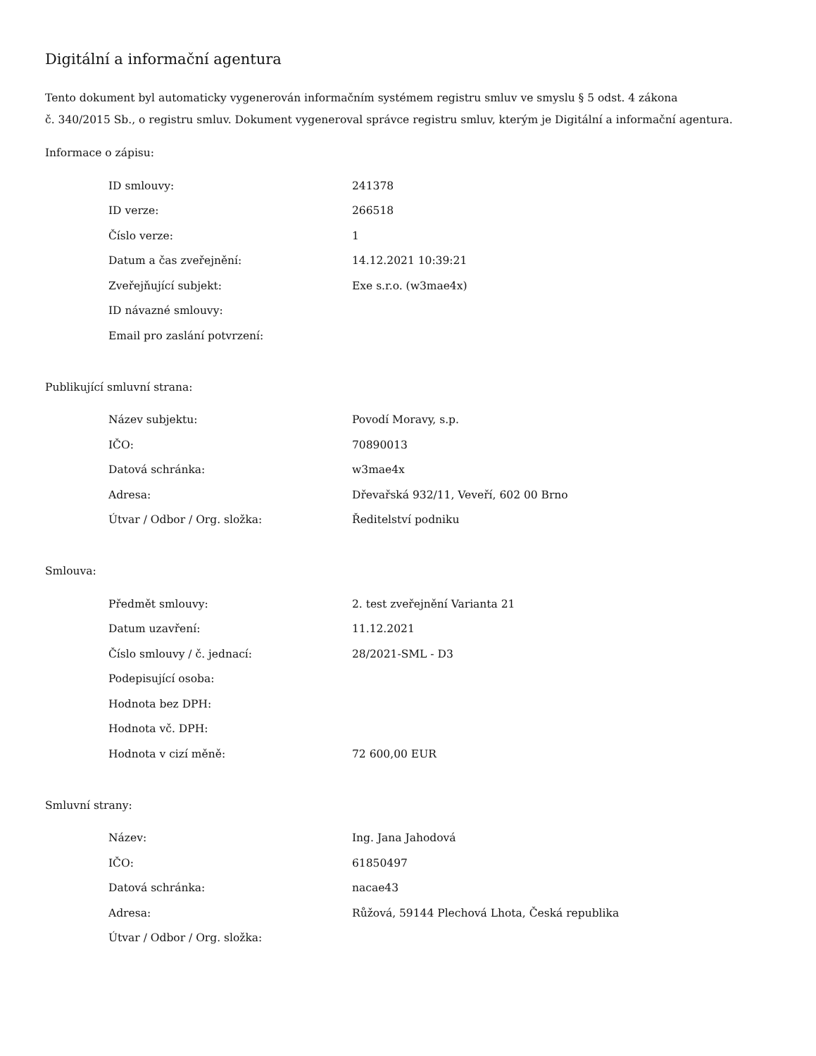Digitální a informační agentura
Tento dokument byl automaticky vygenerován informačním systémem registru smluv ve smyslu § 5 odst. 4 zákona
č. 340/2015 Sb., o registru smluv. Dokument vygeneroval správce registru smluv, kterým je Digitální a informační agentura.
Informace o zápisu:
| ID smlouvy: | 241378 |
| ID verze: | 266518 |
| Číslo verze: | 1 |
| Datum a čas zveřejnění: | 14.12.2021 10:39:21 |
| Zveřejňující subjekt: | Exe s.r.o. (w3mae4x) |
| ID návazné smlouvy: | |
| Email pro zaslání potvrzení: | |
Publikující smluvní strana:
| Název subjektu: | Povodí Moravy, s.p. |
| IČO: | 70890013 |
| Datová schránka: | w3mae4x |
| Adresa: | Dřevařská 932/11, Veveří, 602 00 Brno |
| Útvar / Odbor / Org. složka: | Ředitelství podniku |
Smlouva:
| Předmět smlouvy: | 2. test zveřejnění Varianta 21 |
| Datum uzavření: | 11.12.2021 |
| Číslo smlouvy / č. jednací: | 28/2021-SML - D3 |
| Podepisující osoba: | |
| Hodnota bez DPH: | |
| Hodnota vč. DPH: | |
| Hodnota v cizí měně: | 72 600,00 EUR |
Smluvní strany:
| Název: | Ing. Jana Jahodová |
| IČO: | 61850497 |
| Datová schránka: | nacae43 |
| Adresa: | Růžová, 59144 Plechová Lhota, Česká republika |
| Útvar / Odbor / Org. složka: | |